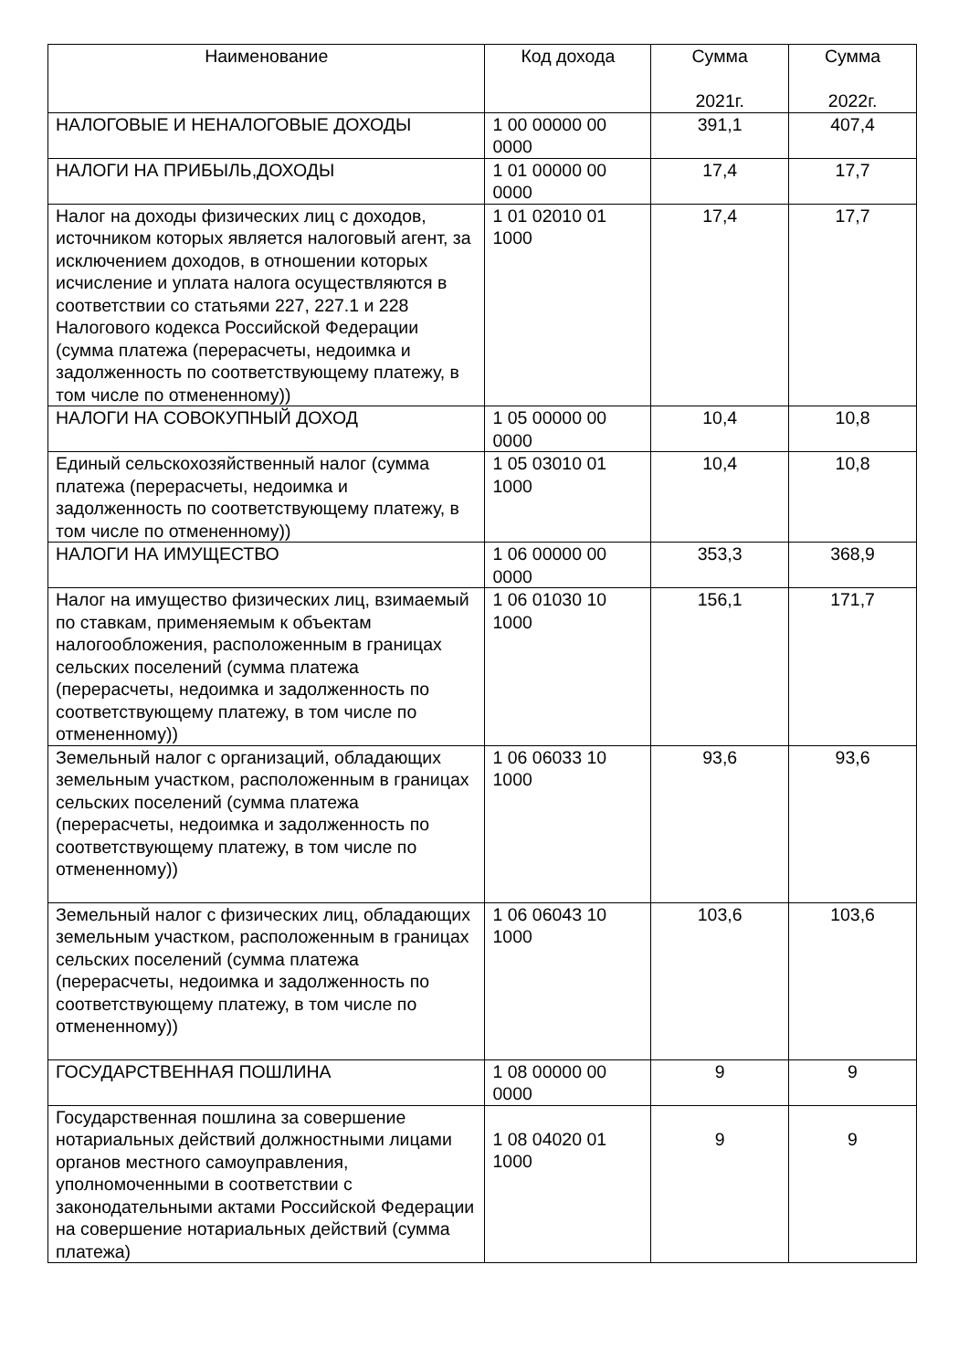| Наименование | Код дохода | Сумма 2021г. | Сумма 2022г. |
| --- | --- | --- | --- |
| НАЛОГОВЫЕ И НЕНАЛОГОВЫЕ ДОХОДЫ | 1 00 00000 00 0000 | 391,1 | 407,4 |
| НАЛОГИ НА ПРИБЫЛЬ,ДОХОДЫ | 1 01 00000 00 0000 | 17,4 | 17,7 |
| Налог на доходы физических лиц с доходов, источником которых является налоговый агент, за исключением доходов, в отношении которых исчисление и уплата налога осуществляются в соответствии со статьями 227, 227.1 и 228 Налогового кодекса Российской Федерации (сумма платежа (перерасчеты, недоимка и задолженность по соответствующему платежу, в том числе по отмененному)) | 1 01 02010 01 1000 | 17,4 | 17,7 |
| НАЛОГИ НА СОВОКУПНЫЙ ДОХОД | 1 05 00000 00 0000 | 10,4 | 10,8 |
| Единый сельскохозяйственный налог (сумма платежа (перерасчеты, недоимка и задолженность по соответствующему платежу, в том числе по отмененному)) | 1 05 03010 01 1000 | 10,4 | 10,8 |
| НАЛОГИ НА ИМУЩЕСТВО | 1 06 00000 00 0000 | 353,3 | 368,9 |
| Налог на имущество физических лиц, взимаемый по ставкам, применяемым к объектам налогообложения, расположенным в границах сельских поселений (сумма платежа (перерасчеты, недоимка и задолженность по соответствующему платежу, в том числе по отмененному)) | 1 06 01030 10 1000 | 156,1 | 171,7 |
| Земельный налог с организаций, обладающих земельным участком, расположенным в границах сельских поселений (сумма платежа (перерасчеты, недоимка и задолженность по соответствующему платежу, в том числе по отмененному)) | 1 06 06033 10 1000 | 93,6 | 93,6 |
| Земельный налог с физических лиц, обладающих земельным участком, расположенным в границах сельских поселений (сумма платежа (перерасчеты, недоимка и задолженность по соответствующему платежу, в том числе по отмененному)) | 1 06 06043 10 1000 | 103,6 | 103,6 |
| ГОСУДАРСТВЕННАЯ ПОШЛИНА | 1 08 00000 00 0000 | 9 | 9 |
| Государственная пошлина за совершение нотариальных действий должностными лицами органов местного самоуправления, уполномоченными в соответствии с законодательными актами Российской Федерации на совершение нотариальных действий (сумма платежа) | 1 08 04020 01 1000 | 9 | 9 |